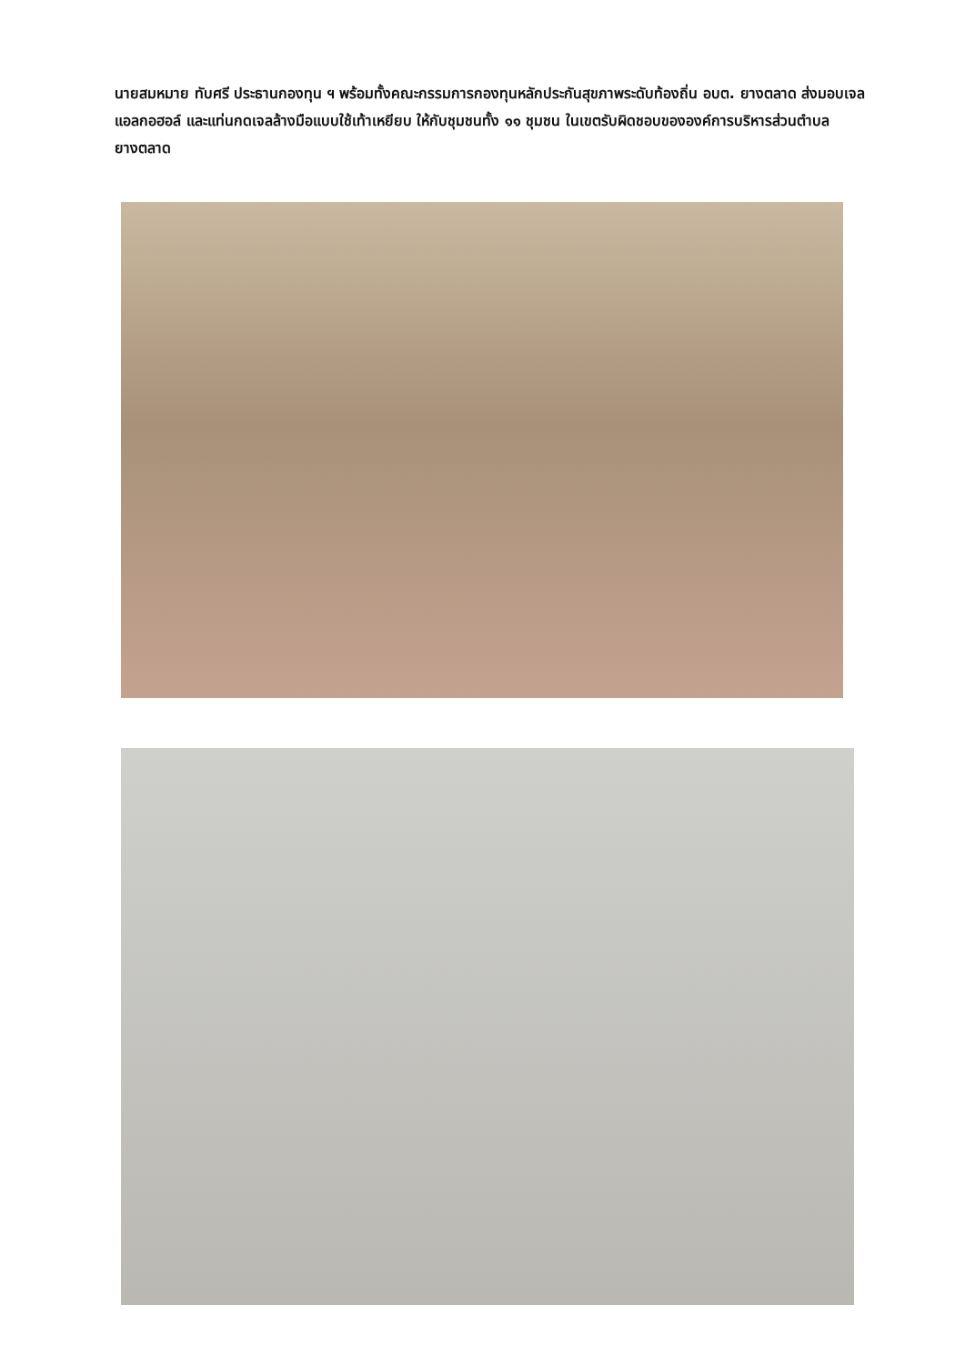นายสมหมาย ทับศรี ประธานกองทุน ฯ พร้อมทั้งคณะกรรมการกองทุนหลักประกันสุขภาพระดับท้องถิ่น อบต. ยางตลาด ส่งมอบเจลแอลกอฮอล์ และแท่นกดเจลล้างมือแบบใช้เท้าเหยียบ ให้กับชุมชนทั้ง ๑๑ ชุมชน ในเขตรับผิดชอบขององค์การบริหารส่วนตำบลยางตลาด